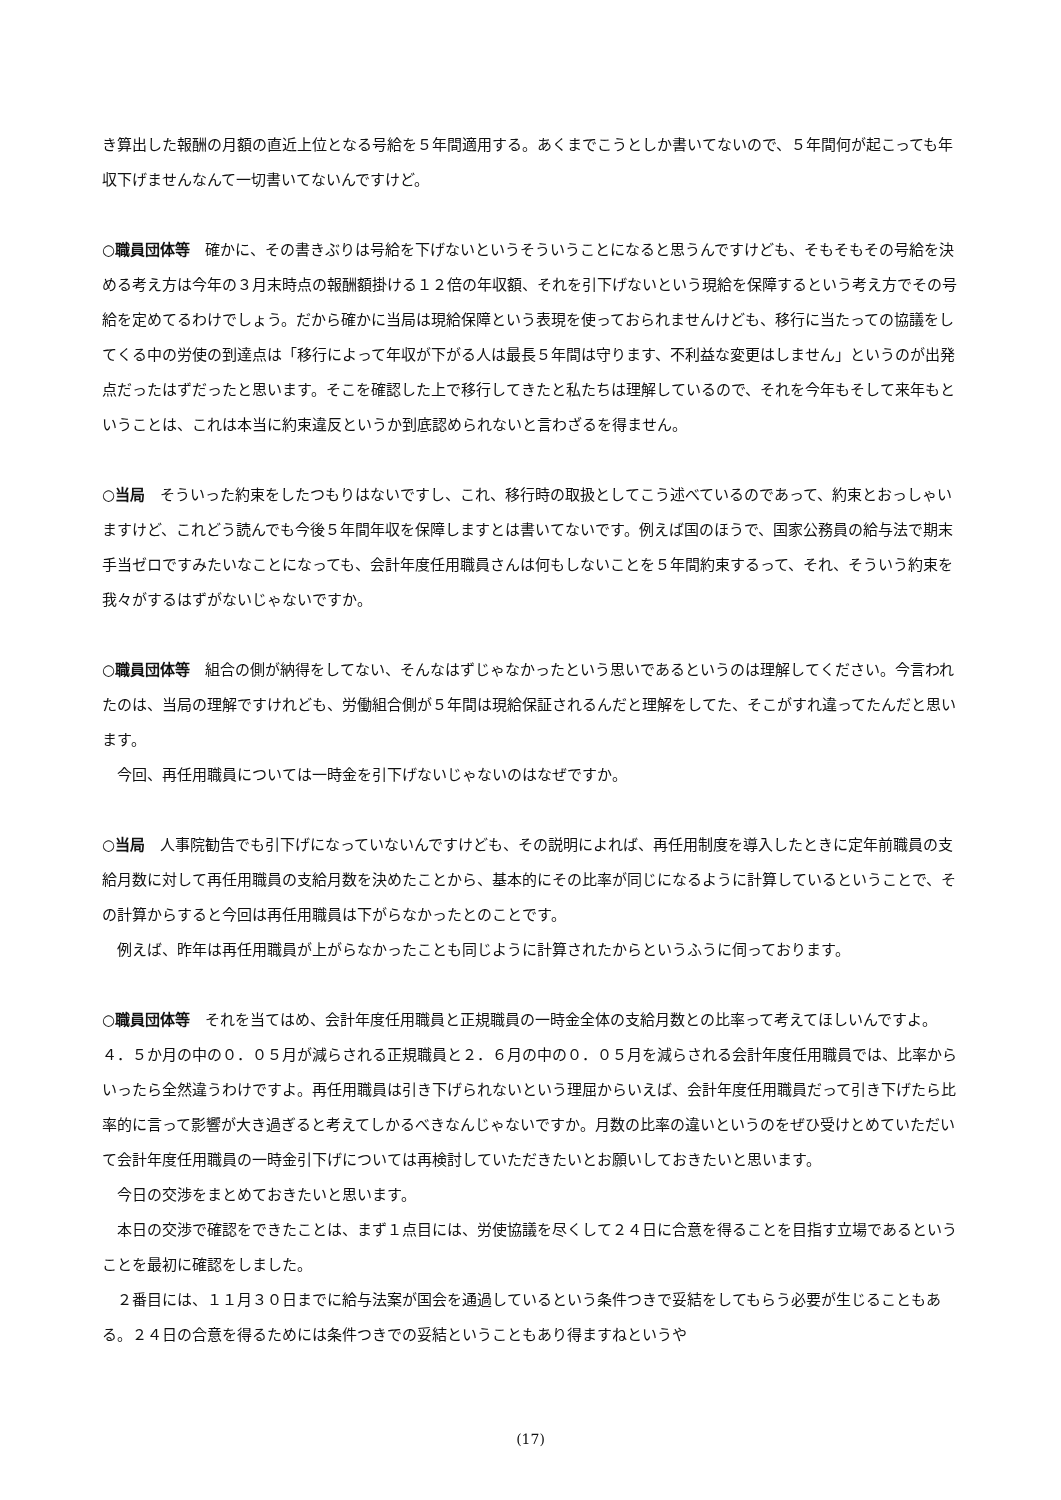き算出した報酬の月額の直近上位となる号給を５年間適用する。あくまでこうとしか書いてないので、５年間何が起こっても年収下げませんなんて一切書いてないんですけど。
○職員団体等　確かに、その書きぶりは号給を下げないというそういうことになると思うんですけども、そもそもその号給を決める考え方は今年の３月末時点の報酬額掛ける１２倍の年収額、それを引下げないという現給を保障するという考え方でその号給を定めてるわけでしょう。だから確かに当局は現給保障という表現を使っておられませんけども、移行に当たっての協議をしてくる中の労使の到達点は「移行によって年収が下がる人は最長５年間は守ります、不利益な変更はしません」というのが出発点だったはずだったと思います。そこを確認した上で移行してきたと私たちは理解しているので、それを今年もそして来年もということは、これは本当に約束違反というか到底認められないと言わざるを得ません。
○当局　そういった約束をしたつもりはないですし、これ、移行時の取扱としてこう述べているのであって、約束とおっしゃいますけど、これどう読んでも今後５年間年収を保障しますとは書いてないです。例えば国のほうで、国家公務員の給与法で期末手当ゼロですみたいなことになっても、会計年度任用職員さんは何もしないことを５年間約束するって、それ、そういう約束を我々がするはずがないじゃないですか。
○職員団体等　組合の側が納得をしてない、そんなはずじゃなかったという思いであるというのは理解してください。今言われたのは、当局の理解ですけれども、労働組合側が５年間は現給保証されるんだと理解をしてた、そこがすれ違ってたんだと思います。
今回、再任用職員については一時金を引下げないじゃないのはなぜですか。
○当局　人事院勧告でも引下げになっていないんですけども、その説明によれば、再任用制度を導入したときに定年前職員の支給月数に対して再任用職員の支給月数を決めたことから、基本的にその比率が同じになるように計算しているということで、その計算からすると今回は再任用職員は下がらなかったとのことです。
例えば、昨年は再任用職員が上がらなかったことも同じように計算されたからというふうに伺っております。
○職員団体等　それを当てはめ、会計年度任用職員と正規職員の一時金全体の支給月数との比率って考えてほしいんですよ。４．５か月の中の０．０５月が減らされる正規職員と２．６月の中の０．０５月を減らされる会計年度任用職員では、比率からいったら全然違うわけですよ。再任用職員は引き下げられないという理屈からいえば、会計年度任用職員だって引き下げたら比率的に言って影響が大き過ぎると考えてしかるべきなんじゃないですか。月数の比率の違いというのをぜひ受けとめていただいて会計年度任用職員の一時金引下げについては再検討していただきたいとお願いしておきたいと思います。
今日の交渉をまとめておきたいと思います。
本日の交渉で確認をできたことは、まず１点目には、労使協議を尽くして２４日に合意を得ることを目指す立場であるということを最初に確認をしました。
２番目には、１１月３０日までに給与法案が国会を通過しているという条件つきで妥結をしてもらう必要が生じることもある。２４日の合意を得るためには条件つきでの妥結ということもあり得ますねというや
(17)